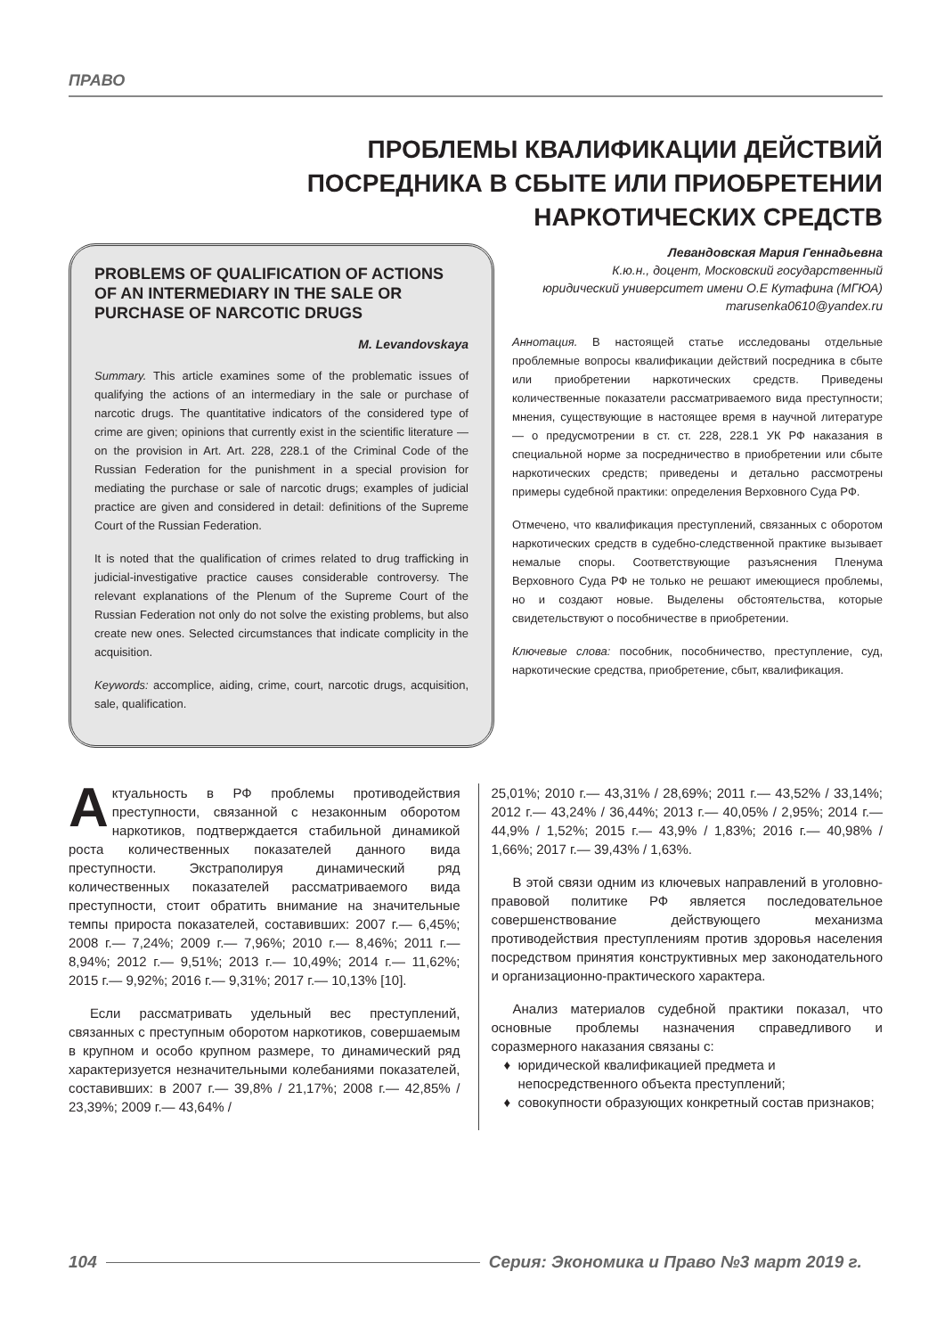ПРАВО
ПРОБЛЕМЫ КВАЛИФИКАЦИИ ДЕЙСТВИЙ
ПОСРЕДНИКА В СБЫТЕ ИЛИ ПРИОБРЕТЕНИИ
НАРКОТИЧЕСКИХ СРЕДСТВ
PROBLEMS OF QUALIFICATION OF ACTIONS OF AN INTERMEDIARY IN THE SALE OR PURCHASE OF NARCOTIC DRUGS
M. Levandovskaya
Summary. This article examines some of the problematic issues of qualifying the actions of an intermediary in the sale or purchase of narcotic drugs. The quantitative indicators of the considered type of crime are given; opinions that currently exist in the scientific literature — on the provision in Art. Art. 228, 228.1 of the Criminal Code of the Russian Federation for the punishment in a special provision for mediating the purchase or sale of narcotic drugs; examples of judicial practice are given and considered in detail: definitions of the Supreme Court of the Russian Federation.
It is noted that the qualification of crimes related to drug trafficking in judicial-investigative practice causes considerable controversy. The relevant explanations of the Plenum of the Supreme Court of the Russian Federation not only do not solve the existing problems, but also create new ones. Selected circumstances that indicate complicity in the acquisition.
Keywords: accomplice, aiding, crime, court, narcotic drugs, acquisition, sale, qualification.
Левандовская Мария Геннадьевна
К.ю.н., доцент, Московский государственный
юридический университет имени О.Е Кутафина (МГЮА)
marusenka0610@yandex.ru
Аннотация. В настоящей статье исследованы отдельные проблемные вопросы квалификации действий посредника в сбыте или приобретении наркотических средств. Приведены количественные показатели рассматриваемого вида преступности; мнения, существующие в настоящее время в научной литературе — о предусмотрении в ст. ст. 228, 228.1 УК РФ наказания в специальной норме за посредничество в приобретении или сбыте наркотических средств; приведены и детально рассмотрены примеры судебной практики: определения Верховного Суда РФ.
Отмечено, что квалификация преступлений, связанных с оборотом наркотических средств в судебно-следственной практике вызывает немалые споры. Соответствующие разъяснения Пленума Верховного Суда РФ не только не решают имеющиеся проблемы, но и создают новые. Выделены обстоятельства, которые свидетельствуют о пособничестве в приобретении.
Ключевые слова: пособник, пособничество, преступление, суд, наркотические средства, приобретение, сбыт, квалификация.
Актуальность в РФ проблемы противодействия преступности, связанной с незаконным оборотом наркотиков, подтверждается стабильной динамикой роста количественных показателей данного вида преступности. Экстраполируя динамический ряд количественных показателей рассматриваемого вида преступности, стоит обратить внимание на значительные темпы прироста показателей, составивших: 2007 г.— 6,45%; 2008 г.— 7,24%; 2009 г.— 7,96%; 2010 г.— 8,46%; 2011 г.— 8,94%; 2012 г.— 9,51%; 2013 г.— 10,49%; 2014 г.— 11,62%; 2015 г.— 9,92%; 2016 г.— 9,31%; 2017 г.— 10,13% [10].
Если рассматривать удельный вес преступлений, связанных с преступным оборотом наркотиков, совершаемым в крупном и особо крупном размере, то динамический ряд характеризуется незначительными колебаниями показателей, составивших: в 2007 г.— 39,8% / 21,17%; 2008 г.— 42,85% / 23,39%; 2009 г.— 43,64% /
25,01%; 2010 г.— 43,31% / 28,69%; 2011 г.— 43,52% / 33,14%; 2012 г.— 43,24% / 36,44%; 2013 г.— 40,05% / 2,95%; 2014 г.— 44,9% / 1,52%; 2015 г.— 43,9% / 1,83%; 2016 г.— 40,98% / 1,66%; 2017 г.— 39,43% / 1,63%.
В этой связи одним из ключевых направлений в уголовно-правовой политике РФ является последовательное совершенствование действующего механизма противодействия преступлениям против здоровья населения посредством принятия конструктивных мер законодательного и организационно-практического характера.
Анализ материалов судебной практики показал, что основные проблемы назначения справедливого и соразмерного наказания связаны с:
юридической квалификацией предмета и непосредственного объекта преступлений;
совокупности образующих конкретный состав признаков;
104 Серия: Экономика и Право №3 март 2019 г.